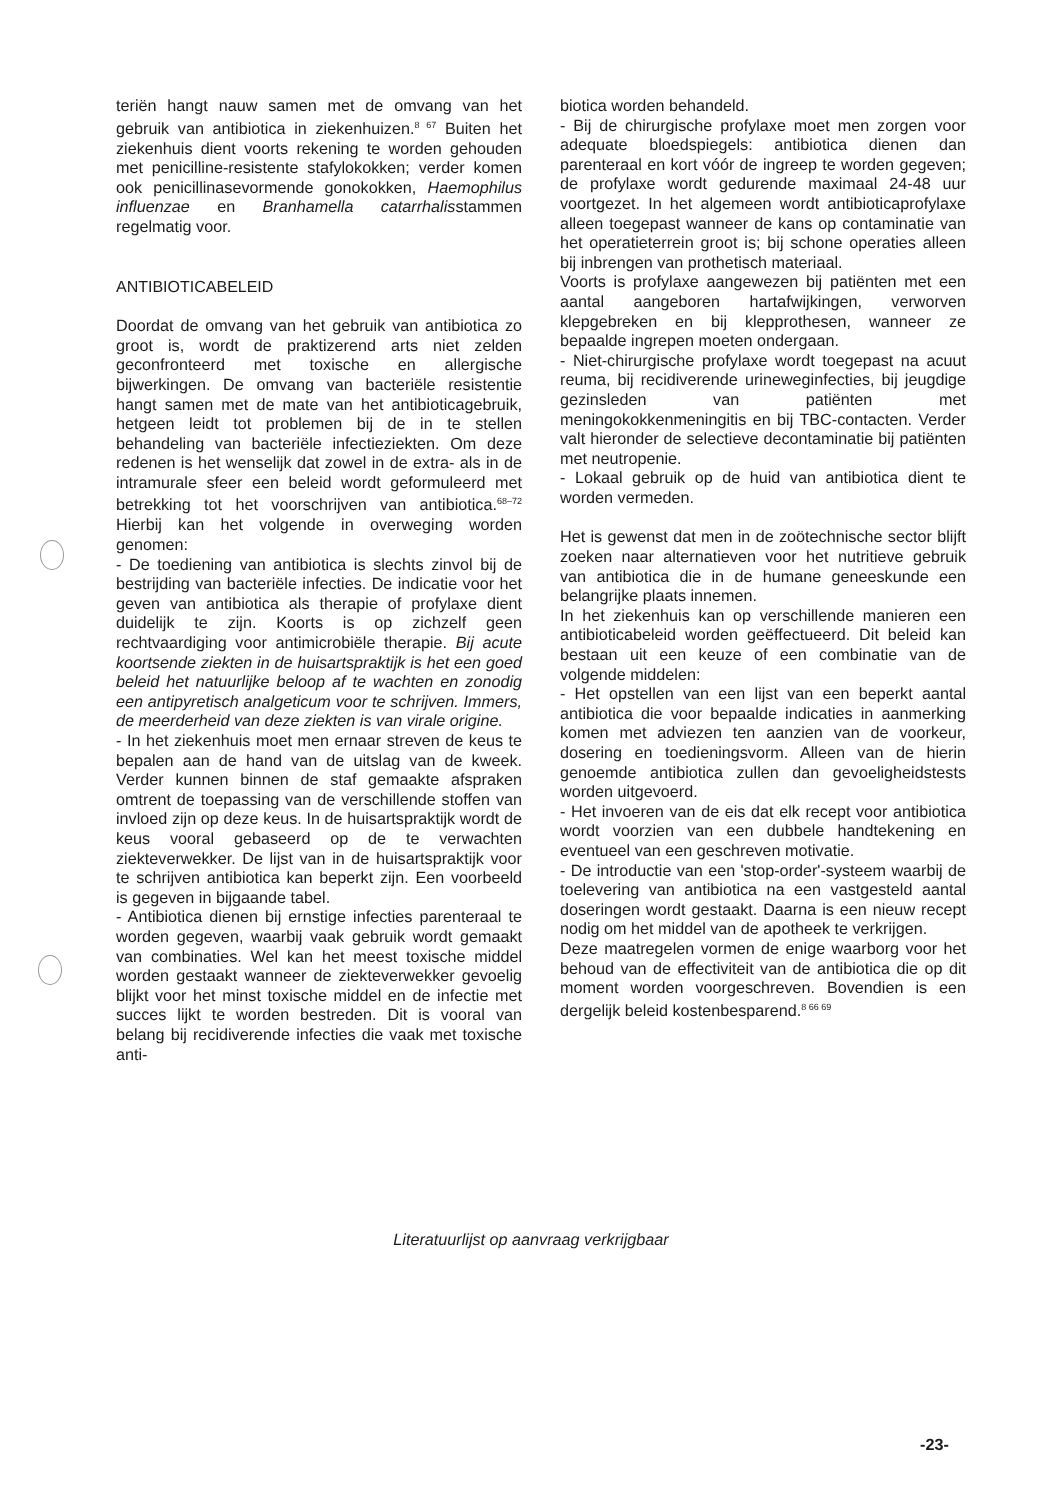teriën hangt nauw samen met de omvang van het gebruik van antibiotica in ziekenhuizen.<sup>8 67</sup> Buiten het ziekenhuis dient voorts rekening te worden gehouden met penicilline-resistente stafylokokken; verder komen ook penicillinasevormende gonokokken, Haemophilus influenzae en Branhamella catarrhalisstammen regelmatig voor.
ANTIBIOTICABELEID
Doordat de omvang van het gebruik van antibiotica zo groot is, wordt de praktizerend arts niet zelden geconfronteerd met toxische en allergische bijwerkingen. De omvang van bacteriële resistentie hangt samen met de mate van het antibioticagebruik, hetgeen leidt tot problemen bij de in te stellen behandeling van bacteriële infectieziekten. Om deze redenen is het wenselijk dat zowel in de extra- als in de intramurale sfeer een beleid wordt geformuleerd met betrekking tot het voorschrijven van antibiotica.<sup>68–72</sup> Hierbij kan het volgende in overweging worden genomen:
- De toediening van antibiotica is slechts zinvol bij de bestrijding van bacteriële infecties. De indicatie voor het geven van antibiotica als therapie of profylaxe dient duidelijk te zijn. Koorts is op zichzelf geen rechtvaardiging voor antimicrobiële therapie. Bij acute koortsende ziekten in de huisartspraktijk is het een goed beleid het natuurlijke beloop af te wachten en zonodig een antipyretisch analgeticum voor te schrijven. Immers, de meerderheid van deze ziekten is van virale origine.
- In het ziekenhuis moet men ernaar streven de keus te bepalen aan de hand van de uitslag van de kweek. Verder kunnen binnen de staf gemaakte afspraken omtrent de toepassing van de verschillende stoffen van invloed zijn op deze keus. In de huisartspraktijk wordt de keus vooral gebaseerd op de te verwachten ziekteverwekker. De lijst van in de huisartspraktijk voor te schrijven antibiotica kan beperkt zijn. Een voorbeeld is gegeven in bijgaande tabel.
- Antibiotica dienen bij ernstige infecties parenteraal te worden gegeven, waarbij vaak gebruik wordt gemaakt van combinaties. Wel kan het meest toxische middel worden gestaakt wanneer de ziekteverwekker gevoelig blijkt voor het minst toxische middel en de infectie met succes lijkt te worden bestreden. Dit is vooral van belang bij recidiverende infecties die vaak met toxische anti-
biotica worden behandeld.
- Bij de chirurgische profylaxe moet men zorgen voor adequate bloedspiegels: antibiotica dienen dan parenteraal en kort vóór de ingreep te worden gegeven; de profylaxe wordt gedurende maximaal 24-48 uur voortgezet. In het algemeen wordt antibioticaprofylaxe alleen toegepast wanneer de kans op contaminatie van het operatieterrein groot is; bij schone operaties alleen bij inbrengen van prothetisch materiaal.
Voorts is profylaxe aangewezen bij patiënten met een aantal aangeboren hartafwijkingen, verworven klepgebreken en bij klepprothesen, wanneer ze bepaalde ingrepen moeten ondergaan.
- Niet-chirurgische profylaxe wordt toegepast na acuut reuma, bij recidiverende urineweginfecties, bij jeugdige gezinsleden van patiënten met meningokokkenmeningitis en bij TBC-contacten. Verder valt hieronder de selectieve decontaminatie bij patiënten met neutropenie.
- Lokaal gebruik op de huid van antibiotica dient te worden vermeden.
Het is gewenst dat men in de zoötechnische sector blijft zoeken naar alternatieven voor het nutritieve gebruik van antibiotica die in de humane geneeskunde een belangrijke plaats innemen.
In het ziekenhuis kan op verschillende manieren een antibioticabeleid worden geëffectueerd. Dit beleid kan bestaan uit een keuze of een combinatie van de volgende middelen:
- Het opstellen van een lijst van een beperkt aantal antibiotica die voor bepaalde indicaties in aanmerking komen met adviezen ten aanzien van de voorkeur, dosering en toedieningsvorm. Alleen van de hierin genoemde antibiotica zullen dan gevoeligheidstests worden uitgevoerd.
- Het invoeren van de eis dat elk recept voor antibiotica wordt voorzien van een dubbele handtekening en eventueel van een geschreven motivatie.
- De introductie van een 'stop-order'-systeem waarbij de toelevering van antibiotica na een vastgesteld aantal doseringen wordt gestaakt. Daarna is een nieuw recept nodig om het middel van de apotheek te verkrijgen.
Deze maatregelen vormen de enige waarborg voor het behoud van de effectiviteit van de antibiotica die op dit moment worden voorgeschreven. Bovendien is een dergelijk beleid kostenbesparend.<sup>8 66 69</sup>
Literatuurlijst op aanvraag verkrijgbaar
-23-